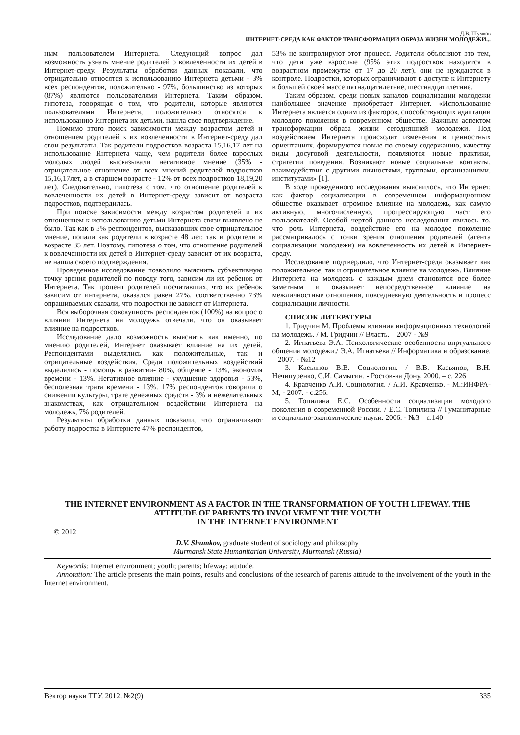Д.В. Шумков
ИНТЕРНЕТ-СРЕДА КАК ФАКТОР ТРАНСФОРМАЦИИ ОБРАЗА ЖИЗНИ МОЛОДЕЖИ...
ным пользователем Интернета. Следующий вопрос дал возможность узнать мнение родителей о вовлеченности их детей в Интернет-среду. Результаты обработки данных показали, что отрицательно относятся к использованию Интернета детьми - 3% всех респондентов, положительно - 97%, большинство из которых (87%) являются пользователями Интернета. Таким образом, гипотеза, говорящая о том, что родители, которые являются пользователями Интернета, положительно относятся к использованию Интернета их детьми, нашла свое подтверждение.
Помимо этого поиск зависимости между возрастом детей и отношением родителей к их вовлеченности в Интернет-среду дал свои результаты. Так родители подростков возраста 15,16,17 лет на использование Интернета чаще, чем родители более взрослых молодых людей высказывали негативное мнение (35% - отрицательное отношение от всех мнений родителей подростков 15,16,17лет, а в старшем возрасте - 12% от всех подростков 18,19,20 лет). Следовательно, гипотеза о том, что отношение родителей к вовлеченности их детей в Интернет-среду зависит от возраста подростков, подтвердилась.
При поиске зависимости между возрастом родителей и их отношением к использованию детьми Интернета связи выявлено не было. Так как в 3% респондентов, высказавших свое отрицательное мнение, попали как родители в возрасте 48 лет, так и родители в возрасте 35 лет. Поэтому, гипотеза о том, что отношение родителей к вовлеченности их детей в Интернет-среду зависит от их возраста, не нашла своего подтверждения.
Проведенное исследование позволило выяснить субъективную точку зрения родителей по поводу того, зависим ли их ребенок от Интернета. Так процент родителей посчитавших, что их ребенок зависим от интернета, оказался равен 27%, соответственно 73% опрашиваемых сказали, что подростки не зависят от Интернета.
Вся выборочная совокупность респондентов (100%) на вопрос о влиянии Интернета на молодежь отвечали, что он оказывает влияние на подростков.
Исследование дало возможность выяснить как именно, по мнению родителей, Интернет оказывает влияние на их детей. Респондентами выделялись как положительные, так и отрицательные воздействия. Среди положительных воздействий выделялись - помощь в развитии- 80%, общение - 13%, экономия времени - 13%. Негативное влияние - ухудшение здоровья - 53%, бесполезная трата времени - 13%. 17% респондентов говорили о снижении культуры, трате денежных средств - 3% и нежелательных знакомствах, как отрицательном воздействии Интернета на молодежь, 7% родителей.
Результаты обработки данных показали, что ограничивают работу подростка в Интернете 47% респондентов,
53% не контролируют этот процесс. Родители объясняют это тем, что дети уже взрослые (95% этих подростков находятся в возрастном промежутке от 17 до 20 лет), они не нуждаются в контроле. Подростки, которых ограничивают в доступе к Интернету в большей своей массе пятнадцатилетние, шестнадцатилетние.
Таким образом, среди новых каналов социализации молодежи наибольшее значение приобретает Интернет. «Использование Интернета является одним из факторов, способствующих адаптации молодого поколения в современном обществе. Важным аспектом трансформации образа жизни сегодняшней молодежи. Под воздействием Интернета происходят изменения в ценностных ориентациях, формируются новые по своему содержанию, качеству виды досуговой деятельности, появляются новые практики, стратегии поведения. Возникают новые социальные контакты, взаимодействия с другими личностями, группами, организациями, институтами» [1].
В ходе проведенного исследования выяснилось, что Интернет, как фактор социализации в современном информационном обществе оказывает огромное влияние на молодежь, как самую активную, многочисленную, прогрессирующую част его пользователей. Особой чертой данного исследования явилось то, что роль Интернета, воздействие его на молодое поколение рассматривалось с точки зрения отношения родителей (агента социализации молодежи) на вовлеченность их детей в Интернет-среду.
Исследование подтвердило, что Интернет-среда оказывает как положительное, так и отрицательное влияние на молодежь. Влияние Интернета на молодежь с каждым днем становится все более заметным и оказывает непосредственное влияние на межличностные отношения, повседневную деятельность и процесс социализации личности.
СПИСОК ЛИТЕРАТУРЫ
1. Гридчин М. Проблемы влияния информационных технологий на молодежь. / М. Гридчин // Власть. – 2007 - №9
2. Игнатьева Э.А. Психологические особенности виртуального общения молодежи./ Э.А. Игнатьева // Информатика и образование. – 2007. - №12
3. Касьянов В.В. Социология. / В.В. Касьянов, В.Н. Нечипуренко, С.И. Самыгин. - Ростов-на Дону, 2000. – с. 226
4. Кравченко А.И. Социология. / А.И. Кравченко. - М.:ИНФРА-М, - 2007. - с.256.
5. Топилина Е.С. Особенности социализации молодого поколения в современной России. / Е.С. Топилина // Гуманитарные и социально-экономические науки. 2006. - №3 – с.140
THE INTERNET ENVIRONMENT AS A FACTOR IN THE TRANSFORMATION OF YOUTH LIFEWAY. THE ATTITUDE OF PARENTS TO INVOLVEMENT THE YOUTH
IN THE INTERNET ENVIRONMENT
© 2012
D.V. Shumkov, graduate student of sociology and philosophy
Murmansk State Humanitarian University, Murmansk (Russia)
Keywords: Internet environment; youth; parents; lifeway; attitude.
Annotation: The article presents the main points, results and conclusions of the research of parents attitude to the involvement of the youth in the Internet environment.
Вектор науки ТГУ. 2012. №2(9) 335